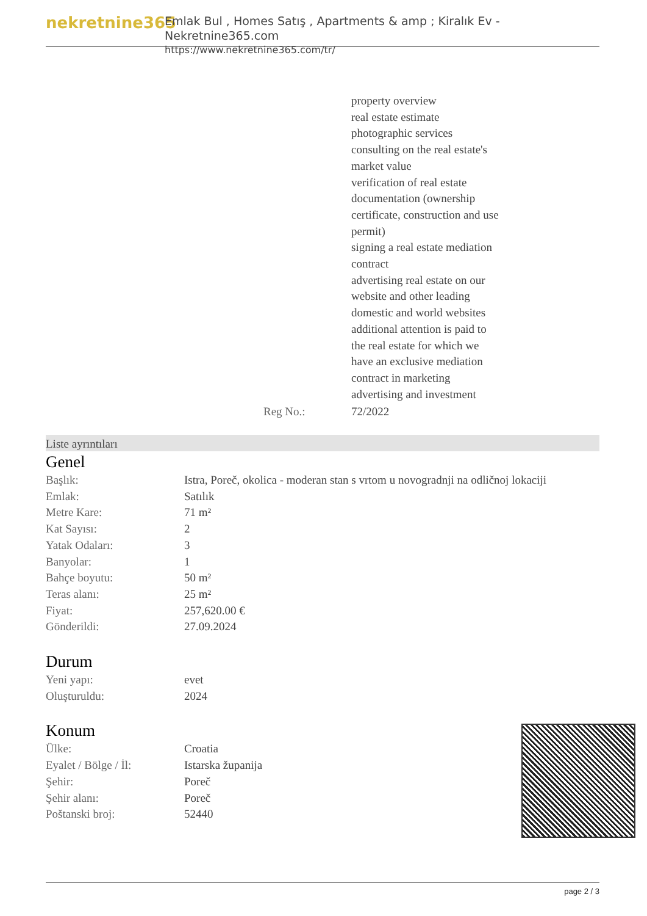nekretnine365
Emlak Bul , Homes Satış , Apartments & amp ; Kiralık Ev - Nekretnine365.com
https://www.nekretnine365.com/tr/
| | property overview real estate estimate photographic services consulting on the real estate's market value verification of real estate documentation (ownership certificate, construction and use permit) signing a real estate mediation contract advertising real estate on our website and other leading domestic and world websites additional attention is paid to the real estate for which we have an exclusive mediation contract in marketing advertising and investment |
| Reg No.: | 72/2022 |
Liste ayrıntıları
Genel
| Başlık: | Istra, Poreč, okolica - moderan stan s vrtom u novogradnji na odličnoj lokaciji |
| Emlak: | Satılık |
| Metre Kare: | 71 m² |
| Kat Sayısı: | 2 |
| Yatak Odaları: | 3 |
| Banyolar: | 1 |
| Bahçe boyutu: | 50 m² |
| Teras alanı: | 25 m² |
| Fiyat: | 257,620.00 € |
| Gönderildi: | 27.09.2024 |
Durum
| Yeni yapı: | evet |
| Oluşturuldu: | 2024 |
Konum
| Ülke: | Croatia |
| Eyalet / Bölge / İl: | Istarska županija |
| Şehir: | Poreč |
| Şehir alanı: | Poreč |
| Poštanski broj: | 52440 |
page 2 / 3